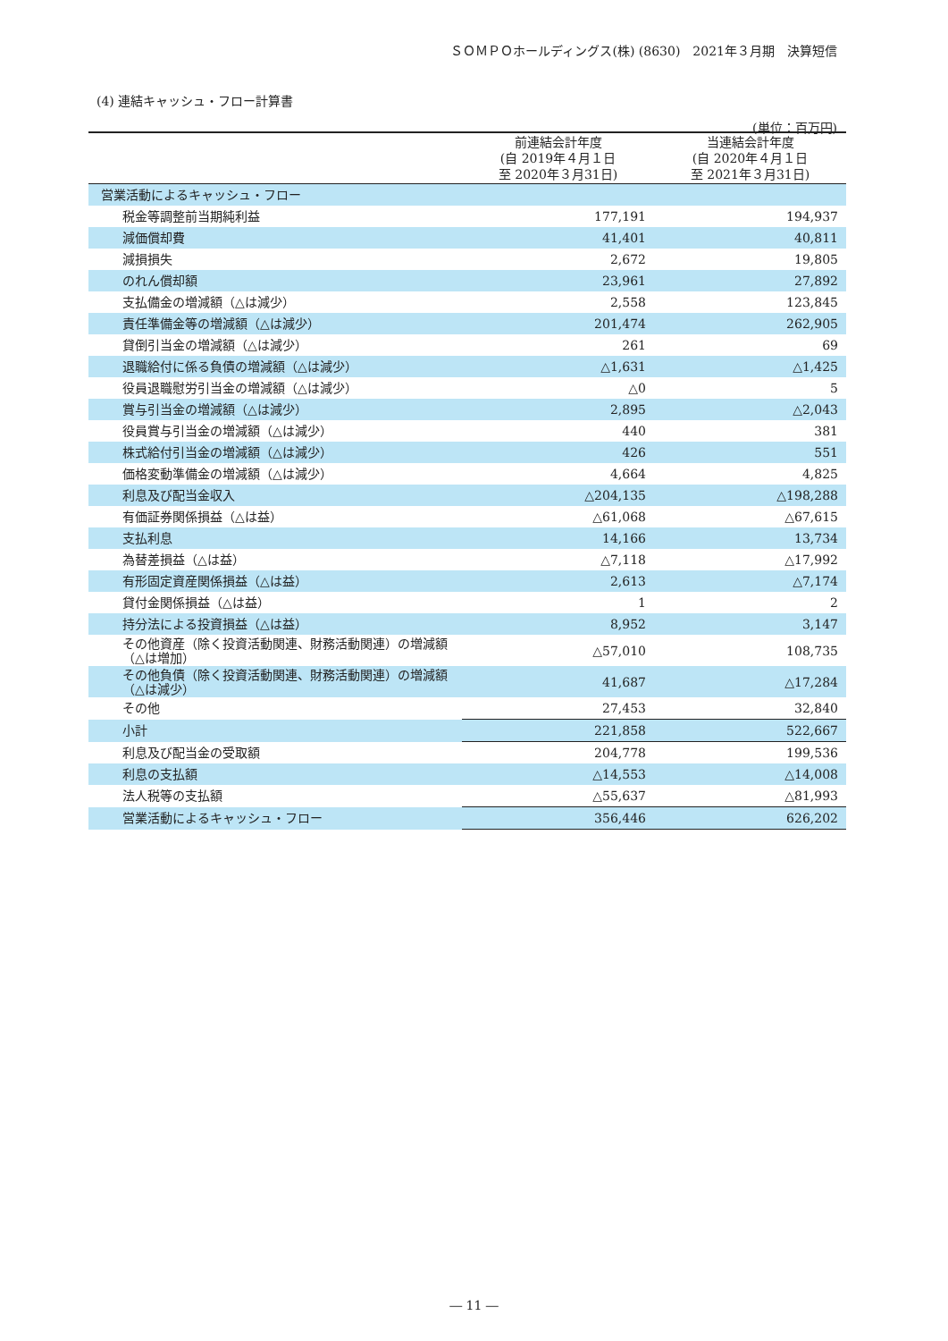ＳＯＭＰＯホールディングス(株) (8630)　2021年３月期　決算短信
(4) 連結キャッシュ・フロー計算書
(単位：百万円)
| | 前連結会計年度 (自 2019年４月１日 至 2020年３月31日) | 当連結会計年度 (自 2020年４月１日 至 2021年３月31日) |
| --- | --- | --- |
| 営業活動によるキャッシュ・フロー | | |
| 税金等調整前当期純利益 | 177,191 | 194,937 |
| 減価償却費 | 41,401 | 40,811 |
| 減損損失 | 2,672 | 19,805 |
| のれん償却額 | 23,961 | 27,892 |
| 支払備金の増減額（△は減少） | 2,558 | 123,845 |
| 責任準備金等の増減額（△は減少） | 201,474 | 262,905 |
| 貸倒引当金の増減額（△は減少） | 261 | 69 |
| 退職給付に係る負債の増減額（△は減少） | △1,631 | △1,425 |
| 役員退職慰労引当金の増減額（△は減少） | △0 | 5 |
| 賞与引当金の増減額（△は減少） | 2,895 | △2,043 |
| 役員賞与引当金の増減額（△は減少） | 440 | 381 |
| 株式給付引当金の増減額（△は減少） | 426 | 551 |
| 価格変動準備金の増減額（△は減少） | 4,664 | 4,825 |
| 利息及び配当金収入 | △204,135 | △198,288 |
| 有価証券関係損益（△は益） | △61,068 | △67,615 |
| 支払利息 | 14,166 | 13,734 |
| 為替差損益（△は益） | △7,118 | △17,992 |
| 有形固定資産関係損益（△は益） | 2,613 | △7,174 |
| 貸付金関係損益（△は益） | 1 | 2 |
| 持分法による投資損益（△は益） | 8,952 | 3,147 |
| その他資産（除く投資活動関連、財務活動関連）の増減額（△は増加） | △57,010 | 108,735 |
| その他負債（除く投資活動関連、財務活動関連）の増減額（△は減少） | 41,687 | △17,284 |
| その他 | 27,453 | 32,840 |
| 小計 | 221,858 | 522,667 |
| 利息及び配当金の受取額 | 204,778 | 199,536 |
| 利息の支払額 | △14,553 | △14,008 |
| 法人税等の支払額 | △55,637 | △81,993 |
| 営業活動によるキャッシュ・フロー | 356,446 | 626,202 |
― 11 ―